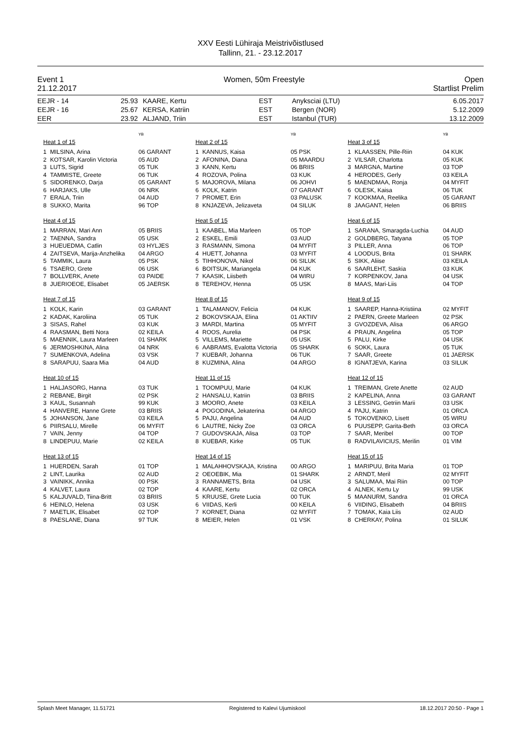XXV Eesti Lühiraja Meistrivõistlused
Tallinn, 21. - 23.12.2017
Event 1 Women, 50m Freestyle Open
21.12.2017 Startlist Prelim
| EEJR - 14 | 25.93 | KAARE, Kertu | EST | Anyksciai (LTU) | 6.05.2017 |
| EEJR - 16 | 25.67 | KERSA, Katriin | EST | Bergen (NOR) | 5.12.2009 |
| EER | 23.92 | ALJAND, Triin | EST | Istanbul (TUR) | 13.12.2009 |
YB
Heat 1 of 15
| 1 | MILSINA, Arina | 06 GARANT |
| 2 | KOTSAR, Karolin Victoria | 05 AUD |
| 3 | LUTS, Sigrid | 05 TUK |
| 4 | TAMMISTE, Greete | 06 TUK |
| 5 | SIDORENKO, Darja | 05 GARANT |
| 6 | HARJAKS, Ulle | 06 NRK |
| 7 | ERALA, Triin | 04 AUD |
| 8 | SUKKO, Marita | 96 TOP |
YB
Heat 2 of 15
| 1 | KANNUS, Kaisa | 05 PSK |
| 2 | AFONINA, Diana | 05 MAARDU |
| 3 | KANN, Kertu | 06 BRIIS |
| 4 | ROZOVA, Polina | 03 KUK |
| 5 | MAJOROVA, Milana | 06 JOHVI |
| 6 | KOLK, Katrin | 07 GARANT |
| 7 | PROMET, Erin | 03 PALUSK |
| 8 | KNJAZEVA, Jelizaveta | 04 SILUK |
YB
Heat 3 of 15
| 1 | KLAASSEN, Pille-Riin | 04 KUK |
| 2 | VILSAR, Charlotta | 05 KUK |
| 3 | MARGNA, Martine | 03 TOP |
| 4 | HERODES, Gerly | 03 KEILA |
| 5 | MAENDMAA, Ronja | 04 MYFIT |
| 6 | OLESK, Kaisa | 06 TUK |
| 7 | KOOKMAA, Reelika | 05 GARANT |
| 8 | JAAGANT, Helen | 06 BRIIS |
Heat 4 of 15
| 1 | MARRAN, Mari Ann | 05 BRIIS |
| 2 | TAENNA, Sandra | 05 USK |
| 3 | HUEUEDMA, Catlin | 03 HYLJES |
| 4 | ZAITSEVA, Marija-Anzhelika | 04 ARGO |
| 5 | TAMMIK, Laura | 05 PSK |
| 6 | TSAERO, Grete | 06 USK |
| 7 | BOLLVERK, Anete | 03 PAIDE |
| 8 | JUERIOEOE, Elisabet | 05 JAERSK |
Heat 5 of 15
| 1 | KAABEL, Mia Marleen | 05 TOP |
| 2 | ESKEL, Emili | 03 AUD |
| 3 | RASMANN, Simona | 04 MYFIT |
| 4 | HUETT, Johanna | 03 MYFIT |
| 5 | TIHHONOVA, Nikol | 06 SILUK |
| 6 | BOITSUK, Mariangela | 04 KUK |
| 7 | KAASIK, Liisbeth | 04 WIRU |
| 8 | TEREHOV, Henna | 05 USK |
Heat 6 of 15
| 1 | SARANA, Smaragda-Luchia | 04 AUD |
| 2 | GOLDBERG, Tatyana | 05 TOP |
| 3 | PILLER, Anna | 06 TOP |
| 4 | LOODUS, Brita | 01 SHARK |
| 5 | SIKK, Aliise | 03 KEILA |
| 6 | SAARLEHT, Saskia | 03 KUK |
| 7 | KORPENKOV, Jana | 04 USK |
| 8 | MAAS, Mari-Liis | 04 TOP |
Heat 7 of 15
| 1 | KOLK, Karin | 03 GARANT |
| 2 | KADAK, Karoliina | 05 TUK |
| 3 | SISAS, Rahel | 03 KUK |
| 4 | RAASMAN, Betti Nora | 02 KEILA |
| 5 | MAENNIK, Laura Marleen | 01 SHARK |
| 6 | JERMOSHKINA, Alina | 04 NRK |
| 7 | SUMENKOVA, Adelina | 03 VSK |
| 8 | SARAPUU, Saara Mia | 04 AUD |
Heat 8 of 15
| 1 | TALAMANOV, Felicia | 04 KUK |
| 2 | BOKOVSKAJA, Elina | 01 AKTIIV |
| 3 | MARDI, Martina | 05 MYFIT |
| 4 | ROOS, Aurelia | 04 PSK |
| 5 | VILLEMS, Mariette | 05 USK |
| 6 | AABRAMS, Evalotta Victoria | 05 SHARK |
| 7 | KUEBAR, Johanna | 06 TUK |
| 8 | KUZMINA, Alina | 04 ARGO |
Heat 9 of 15
| 1 | SAAREP, Hanna-Kristiina | 02 MYFIT |
| 2 | PAERN, Greete Marleen | 02 PSK |
| 3 | GVOZDEVA, Alisa | 06 ARGO |
| 4 | PRAUN, Angelina | 05 TOP |
| 5 | PALU, Kirke | 04 USK |
| 6 | SOKK, Laura | 05 TUK |
| 7 | SAAR, Greete | 01 JAERSK |
| 8 | IGNATJEVA, Karina | 03 SILUK |
Heat 10 of 15
| 1 | HALJASORG, Hanna | 03 TUK |
| 2 | REBANE, Birgit | 02 PSK |
| 3 | KAUL, Susannah | 99 KUK |
| 4 | HANVERE, Hanne Grete | 03 BRIIS |
| 5 | JOHANSON, Jane | 03 KEILA |
| 6 | PIIRSALU, Mirelle | 06 MYFIT |
| 7 | VAIN, Jenny | 04 TOP |
| 8 | LINDEPUU, Marie | 02 KEILA |
Heat 11 of 15
| 1 | TOOMPUU, Marie | 04 KUK |
| 2 | HANSALU, Katriin | 03 BRIIS |
| 3 | MOORO, Anete | 03 KEILA |
| 4 | POGODINA, Jekaterina | 04 ARGO |
| 5 | PAJU, Angelina | 04 AUD |
| 6 | LAUTRE, Nicky Zoe | 03 ORCA |
| 7 | GUDOVSKAJA, Alisa | 03 TOP |
| 8 | KUEBAR, Kirke | 05 TUK |
Heat 12 of 15
| 1 | TREIMAN, Grete Anette | 02 AUD |
| 2 | KAPELINA, Anna | 03 GARANT |
| 3 | LESSING, Getriin Marii | 03 USK |
| 4 | PAJU, Katrin | 01 ORCA |
| 5 | TOKOVENKO, Lisett | 05 WIRU |
| 6 | PUUSEPP, Garita-Beth | 03 ORCA |
| 7 | SAAR, Meribel | 00 TOP |
| 8 | RADVILAVICIUS, Merilin | 01 VIM |
Heat 13 of 15
| 1 | HUERDEN, Sarah | 01 TOP |
| 2 | LINT, Laurika | 02 AUD |
| 3 | VAINIKK, Annika | 00 PSK |
| 4 | KALVET, Laura | 02 TOP |
| 5 | KALJUVALD, Tiina-Britt | 03 BRIIS |
| 6 | HEINLO, Helena | 03 USK |
| 7 | MAETLIK, Elisabet | 02 TOP |
| 8 | PAESLANE, Diana | 97 TUK |
Heat 14 of 15
| 1 | MALAHHOVSKAJA, Kristina | 00 ARGO |
| 2 | OEOEBIK, Mia | 01 SHARK |
| 3 | RANNAMETS, Brita | 04 USK |
| 4 | KAARE, Kertu | 02 ORCA |
| 5 | KRUUSE, Grete Lucia | 00 TUK |
| 6 | VIIDAS, Kerli | 00 KEILA |
| 7 | KORNET, Diana | 02 MYFIT |
| 8 | MEIER, Helen | 01 VSK |
Heat 15 of 15
| 1 | MARIPUU, Brita Maria | 01 TOP |
| 2 | ARNDT, Meril | 02 MYFIT |
| 3 | SALUMAA, Mai Riin | 00 TOP |
| 4 | ALNEK, Kertu Ly | 99 USK |
| 5 | MAANURM, Sandra | 01 ORCA |
| 6 | VIIDING, Elisabeth | 04 BRIIS |
| 7 | TOMAK, Kaia Liis | 02 AUD |
| 8 | CHERKAY, Polina | 01 SILUK |
Splash Meet Manager, 11.51721 Registered to Kalevi Ujumiskool 18.12.2017 20:50 - Page 1